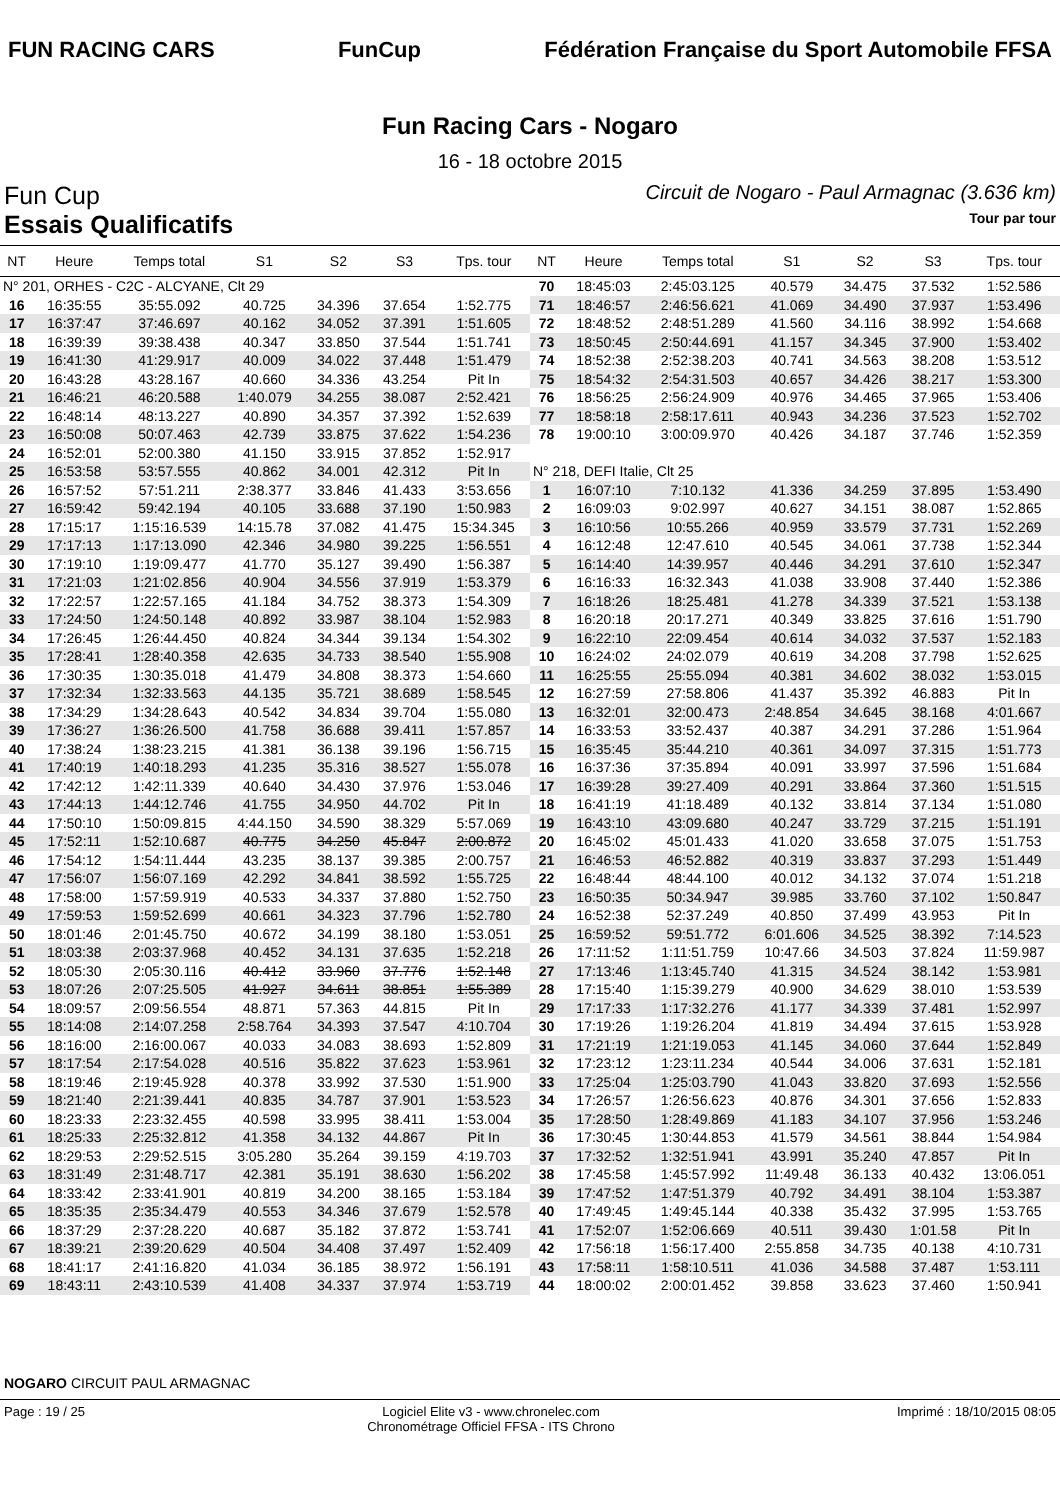FUN RACING CARS FunCup
Fédération Française du Sport Automobile FFSA
Fun Racing Cars - Nogaro
16 - 18 octobre 2015
Fun Cup
Circuit de Nogaro - Paul Armagnac (3.636 km)
Essais Qualificatifs
Tour par tour
| NT | Heure | Temps total | S1 | S2 | S3 | Tps. tour |
| --- | --- | --- | --- | --- | --- | --- |
| N° 201, ORHES - C2C - ALCYANE, Clt 29 | | | | | | |
| 16 | 16:35:55 | 35:55.092 | 40.725 | 34.396 | 37.654 | 1:52.775 |
| 17 | 16:37:47 | 37:46.697 | 40.162 | 34.052 | 37.391 | 1:51.605 |
| 18 | 16:39:39 | 39:38.438 | 40.347 | 33.850 | 37.544 | 1:51.741 |
| 19 | 16:41:30 | 41:29.917 | 40.009 | 34.022 | 37.448 | 1:51.479 |
| 20 | 16:43:28 | 43:28.167 | 40.660 | 34.336 | 43.254 | Pit In |
| 21 | 16:46:21 | 46:20.588 | 1:40.079 | 34.255 | 38.087 | 2:52.421 |
| 22 | 16:48:14 | 48:13.227 | 40.890 | 34.357 | 37.392 | 1:52.639 |
| 23 | 16:50:08 | 50:07.463 | 42.739 | 33.875 | 37.622 | 1:54.236 |
| 24 | 16:52:01 | 52:00.380 | 41.150 | 33.915 | 37.852 | 1:52.917 |
| 25 | 16:53:58 | 53:57.555 | 40.862 | 34.001 | 42.312 | Pit In |
| 26 | 16:57:52 | 57:51.211 | 2:38.377 | 33.846 | 41.433 | 3:53.656 |
| 27 | 16:59:42 | 59:42.194 | 40.105 | 33.688 | 37.190 | 1:50.983 |
| 28 | 17:15:17 | 1:15:16.539 | 14:15.78 | 37.082 | 41.475 | 15:34.345 |
| 29 | 17:17:13 | 1:17:13.090 | 42.346 | 34.980 | 39.225 | 1:56.551 |
| 30 | 17:19:10 | 1:19:09.477 | 41.770 | 35.127 | 39.490 | 1:56.387 |
| 31 | 17:21:03 | 1:21:02.856 | 40.904 | 34.556 | 37.919 | 1:53.379 |
| 32 | 17:22:57 | 1:22:57.165 | 41.184 | 34.752 | 38.373 | 1:54.309 |
| 33 | 17:24:50 | 1:24:50.148 | 40.892 | 33.987 | 38.104 | 1:52.983 |
| 34 | 17:26:45 | 1:26:44.450 | 40.824 | 34.344 | 39.134 | 1:54.302 |
| 35 | 17:28:41 | 1:28:40.358 | 42.635 | 34.733 | 38.540 | 1:55.908 |
| 36 | 17:30:35 | 1:30:35.018 | 41.479 | 34.808 | 38.373 | 1:54.660 |
| 37 | 17:32:34 | 1:32:33.563 | 44.135 | 35.721 | 38.689 | 1:58.545 |
| 38 | 17:34:29 | 1:34:28.643 | 40.542 | 34.834 | 39.704 | 1:55.080 |
| 39 | 17:36:27 | 1:36:26.500 | 41.758 | 36.688 | 39.411 | 1:57.857 |
| 40 | 17:38:24 | 1:38:23.215 | 41.381 | 36.138 | 39.196 | 1:56.715 |
| 41 | 17:40:19 | 1:40:18.293 | 41.235 | 35.316 | 38.527 | 1:55.078 |
| 42 | 17:42:12 | 1:42:11.339 | 40.640 | 34.430 | 37.976 | 1:53.046 |
| 43 | 17:44:13 | 1:44:12.746 | 41.755 | 34.950 | 44.702 | Pit In |
| 44 | 17:50:10 | 1:50:09.815 | 4:44.150 | 34.590 | 38.329 | 5:57.069 |
| 45 | 17:52:11 | 1:52:10.687 | 40.775 | 34.250 | 45.847 | 2:00.872 |
| 46 | 17:54:12 | 1:54:11.444 | 43.235 | 38.137 | 39.385 | 2:00.757 |
| 47 | 17:56:07 | 1:56:07.169 | 42.292 | 34.841 | 38.592 | 1:55.725 |
| 48 | 17:58:00 | 1:57:59.919 | 40.533 | 34.337 | 37.880 | 1:52.750 |
| 49 | 17:59:53 | 1:59:52.699 | 40.661 | 34.323 | 37.796 | 1:52.780 |
| 50 | 18:01:46 | 2:01:45.750 | 40.672 | 34.199 | 38.180 | 1:53.051 |
| 51 | 18:03:38 | 2:03:37.968 | 40.452 | 34.131 | 37.635 | 1:52.218 |
| 52 | 18:05:30 | 2:05:30.116 | 40.412 | 33.960 | 37.776 | 1:52.148 |
| 53 | 18:07:26 | 2:07:25.505 | 41.927 | 34.611 | 38.851 | 1:55.389 |
| 54 | 18:09:57 | 2:09:56.554 | 48.871 | 57.363 | 44.815 | Pit In |
| 55 | 18:14:08 | 2:14:07.258 | 2:58.764 | 34.393 | 37.547 | 4:10.704 |
| 56 | 18:16:00 | 2:16:00.067 | 40.033 | 34.083 | 38.693 | 1:52.809 |
| 57 | 18:17:54 | 2:17:54.028 | 40.516 | 35.822 | 37.623 | 1:53.961 |
| 58 | 18:19:46 | 2:19:45.928 | 40.378 | 33.992 | 37.530 | 1:51.900 |
| 59 | 18:21:40 | 2:21:39.441 | 40.835 | 34.787 | 37.901 | 1:53.523 |
| 60 | 18:23:33 | 2:23:32.455 | 40.598 | 33.995 | 38.411 | 1:53.004 |
| 61 | 18:25:33 | 2:25:32.812 | 41.358 | 34.132 | 44.867 | Pit In |
| 62 | 18:29:53 | 2:29:52.515 | 3:05.280 | 35.264 | 39.159 | 4:19.703 |
| 63 | 18:31:49 | 2:31:48.717 | 42.381 | 35.191 | 38.630 | 1:56.202 |
| 64 | 18:33:42 | 2:33:41.901 | 40.819 | 34.200 | 38.165 | 1:53.184 |
| 65 | 18:35:35 | 2:35:34.479 | 40.553 | 34.346 | 37.679 | 1:52.578 |
| 66 | 18:37:29 | 2:37:28.220 | 40.687 | 35.182 | 37.872 | 1:53.741 |
| 67 | 18:39:21 | 2:39:20.629 | 40.504 | 34.408 | 37.497 | 1:52.409 |
| 68 | 18:41:17 | 2:41:16.820 | 41.034 | 36.185 | 38.972 | 1:56.191 |
| 69 | 18:43:11 | 2:43:10.539 | 41.408 | 34.337 | 37.974 | 1:53.719 |
| NT | Heure | Temps total | S1 | S2 | S3 | Tps. tour |
| --- | --- | --- | --- | --- | --- | --- |
| 70 | 18:45:03 | 2:45:03.125 | 40.579 | 34.475 | 37.532 | 1:52.586 |
| 71 | 18:46:57 | 2:46:56.621 | 41.069 | 34.490 | 37.937 | 1:53.496 |
| 72 | 18:48:52 | 2:48:51.289 | 41.560 | 34.116 | 38.992 | 1:54.668 |
| 73 | 18:50:45 | 2:50:44.691 | 41.157 | 34.345 | 37.900 | 1:53.402 |
| 74 | 18:52:38 | 2:52:38.203 | 40.741 | 34.563 | 38.208 | 1:53.512 |
| 75 | 18:54:32 | 2:54:31.503 | 40.657 | 34.426 | 38.217 | 1:53.300 |
| 76 | 18:56:25 | 2:56:24.909 | 40.976 | 34.465 | 37.965 | 1:53.406 |
| 77 | 18:58:18 | 2:58:17.611 | 40.943 | 34.236 | 37.523 | 1:52.702 |
| 78 | 19:00:10 | 3:00:09.970 | 40.426 | 34.187 | 37.746 | 1:52.359 |
| N° 218, DEFI Italie, Clt 25 | | | | | | |
| 1 | 16:07:10 | 7:10.132 | 41.336 | 34.259 | 37.895 | 1:53.490 |
| 2 | 16:09:03 | 9:02.997 | 40.627 | 34.151 | 38.087 | 1:52.865 |
| 3 | 16:10:56 | 10:55.266 | 40.959 | 33.579 | 37.731 | 1:52.269 |
| 4 | 16:12:48 | 12:47.610 | 40.545 | 34.061 | 37.738 | 1:52.344 |
| 5 | 16:14:40 | 14:39.957 | 40.446 | 34.291 | 37.610 | 1:52.347 |
| 6 | 16:16:33 | 16:32.343 | 41.038 | 33.908 | 37.440 | 1:52.386 |
| 7 | 16:18:26 | 18:25.481 | 41.278 | 34.339 | 37.521 | 1:53.138 |
| 8 | 16:20:18 | 20:17.271 | 40.349 | 33.825 | 37.616 | 1:51.790 |
| 9 | 16:22:10 | 22:09.454 | 40.614 | 34.032 | 37.537 | 1:52.183 |
| 10 | 16:24:02 | 24:02.079 | 40.619 | 34.208 | 37.798 | 1:52.625 |
| 11 | 16:25:55 | 25:55.094 | 40.381 | 34.602 | 38.032 | 1:53.015 |
| 12 | 16:27:59 | 27:58.806 | 41.437 | 35.392 | 46.883 | Pit In |
| 13 | 16:32:01 | 32:00.473 | 2:48.854 | 34.645 | 38.168 | 4:01.667 |
| 14 | 16:33:53 | 33:52.437 | 40.387 | 34.291 | 37.286 | 1:51.964 |
| 15 | 16:35:45 | 35:44.210 | 40.361 | 34.097 | 37.315 | 1:51.773 |
| 16 | 16:37:36 | 37:35.894 | 40.091 | 33.997 | 37.596 | 1:51.684 |
| 17 | 16:39:28 | 39:27.409 | 40.291 | 33.864 | 37.360 | 1:51.515 |
| 18 | 16:41:19 | 41:18.489 | 40.132 | 33.814 | 37.134 | 1:51.080 |
| 19 | 16:43:10 | 43:09.680 | 40.247 | 33.729 | 37.215 | 1:51.191 |
| 20 | 16:45:02 | 45:01.433 | 41.020 | 33.658 | 37.075 | 1:51.753 |
| 21 | 16:46:53 | 46:52.882 | 40.319 | 33.837 | 37.293 | 1:51.449 |
| 22 | 16:48:44 | 48:44.100 | 40.012 | 34.132 | 37.074 | 1:51.218 |
| 23 | 16:50:35 | 50:34.947 | 39.985 | 33.760 | 37.102 | 1:50.847 |
| 24 | 16:52:38 | 52:37.249 | 40.850 | 37.499 | 43.953 | Pit In |
| 25 | 16:59:52 | 59:51.772 | 6:01.606 | 34.525 | 38.392 | 7:14.523 |
| 26 | 17:11:52 | 1:11:51.759 | 10:47.66 | 34.503 | 37.824 | 11:59.987 |
| 27 | 17:13:46 | 1:13:45.740 | 41.315 | 34.524 | 38.142 | 1:53.981 |
| 28 | 17:15:40 | 1:15:39.279 | 40.900 | 34.629 | 38.010 | 1:53.539 |
| 29 | 17:17:33 | 1:17:32.276 | 41.177 | 34.339 | 37.481 | 1:52.997 |
| 30 | 17:19:26 | 1:19:26.204 | 41.819 | 34.494 | 37.615 | 1:53.928 |
| 31 | 17:21:19 | 1:21:19.053 | 41.145 | 34.060 | 37.644 | 1:52.849 |
| 32 | 17:23:12 | 1:23:11.234 | 40.544 | 34.006 | 37.631 | 1:52.181 |
| 33 | 17:25:04 | 1:25:03.790 | 41.043 | 33.820 | 37.693 | 1:52.556 |
| 34 | 17:26:57 | 1:26:56.623 | 40.876 | 34.301 | 37.656 | 1:52.833 |
| 35 | 17:28:50 | 1:28:49.869 | 41.183 | 34.107 | 37.956 | 1:53.246 |
| 36 | 17:30:45 | 1:30:44.853 | 41.579 | 34.561 | 38.844 | 1:54.984 |
| 37 | 17:32:52 | 1:32:51.941 | 43.991 | 35.240 | 47.857 | Pit In |
| 38 | 17:45:58 | 1:45:57.992 | 11:49.48 | 36.133 | 40.432 | 13:06.051 |
| 39 | 17:47:52 | 1:47:51.379 | 40.792 | 34.491 | 38.104 | 1:53.387 |
| 40 | 17:49:45 | 1:49:45.144 | 40.338 | 35.432 | 37.995 | 1:53.765 |
| 41 | 17:52:07 | 1:52:06.669 | 40.511 | 39.430 | 1:01.58 | Pit In |
| 42 | 17:56:18 | 1:56:17.400 | 2:55.858 | 34.735 | 40.138 | 4:10.731 |
| 43 | 17:58:11 | 1:58:10.511 | 41.036 | 34.588 | 37.487 | 1:53.111 |
| 44 | 18:00:02 | 2:00:01.452 | 39.858 | 33.623 | 37.460 | 1:50.941 |
NOGARO CIRCUIT PAUL ARMAGNAC
Page : 19 / 25 Logiciel Elite v3 - www.chronelec.com
Chronométrage Officiel FFSA - ITS Chrono
Imprimé : 18/10/2015 08:05